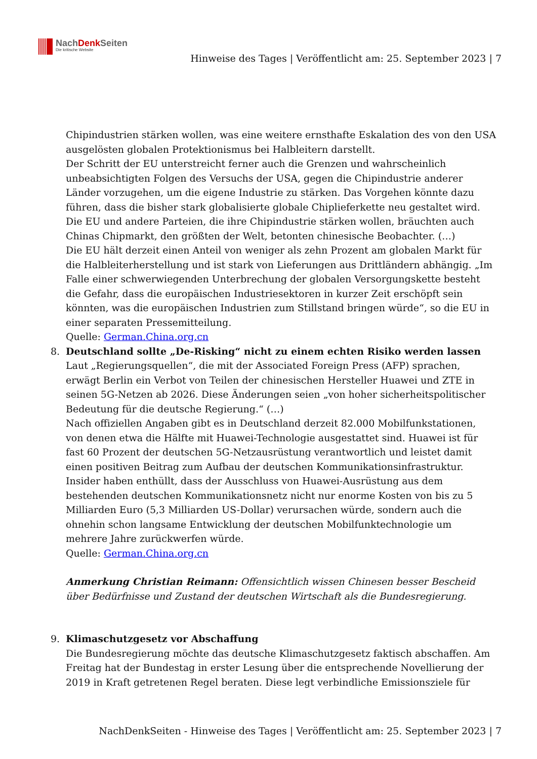NachDenk Seiten
Die kritische Website
Hinweise des Tages | Veröffentlicht am: 25. September 2023 | 7
Chipindustrien stärken wollen, was eine weitere ernsthafte Eskalation des von den USA ausgelösten globalen Protektionismus bei Halbleitern darstellt.
Der Schritt der EU unterstreicht ferner auch die Grenzen und wahrscheinlich unbeabsichtigten Folgen des Versuchs der USA, gegen die Chipindustrie anderer Länder vorzugehen, um die eigene Industrie zu stärken. Das Vorgehen könnte dazu führen, dass die bisher stark globalisierte globale Chiplieferkette neu gestaltet wird. Die EU und andere Parteien, die ihre Chipindustrie stärken wollen, bräuchten auch Chinas Chipmarkt, den größten der Welt, betonten chinesische Beobachter. (…)
Die EU hält derzeit einen Anteil von weniger als zehn Prozent am globalen Markt für die Halbleiterherstellung und ist stark von Lieferungen aus Drittländern abhängig. „Im Falle einer schwerwiegenden Unterbrechung der globalen Versorgungskette besteht die Gefahr, dass die europäischen Industriesektoren in kurzer Zeit erschöpft sein könnten, was die europäischen Industrien zum Stillstand bringen würde“, so die EU in einer separaten Pressemitteilung.
Quelle: German.China.org.cn
8. Deutschland sollte „De-Risking“ nicht zu einem echten Risiko werden lassen
Laut „Regierungsquellen“, die mit der Associated Foreign Press (AFP) sprachen, erwägt Berlin ein Verbot von Teilen der chinesischen Hersteller Huawei und ZTE in seinen 5G-Netzen ab 2026. Diese Änderungen seien „von hoher sicherheitspolitischer Bedeutung für die deutsche Regierung.“ (…)
Nach offiziellen Angaben gibt es in Deutschland derzeit 82.000 Mobilfunkstationen, von denen etwa die Hälfte mit Huawei-Technologie ausgestattet sind. Huawei ist für fast 60 Prozent der deutschen 5G-Netzausrüstung verantwortlich und leistet damit einen positiven Beitrag zum Aufbau der deutschen Kommunikationsinfrastruktur. Insider haben enthüllt, dass der Ausschluss von Huawei-Ausrüstung aus dem bestehenden deutschen Kommunikationsnetz nicht nur enorme Kosten von bis zu 5 Milliarden Euro (5,3 Milliarden US-Dollar) verursachen würde, sondern auch die ohnehin schon langsame Entwicklung der deutschen Mobilfunktechnologie um mehrere Jahre zurückwerfen würde.
Quelle: German.China.org.cn
Anmerkung Christian Reimann: Offensichtlich wissen Chinesen besser Bescheid über Bedürfnisse und Zustand der deutschen Wirtschaft als die Bundesregierung.
9. Klimaschutzgesetz vor Abschaffung
Die Bundesregierung möchte das deutsche Klimaschutzgesetz faktisch abschaffen. Am Freitag hat der Bundestag in erster Lesung über die entsprechende Novellierung der 2019 in Kraft getretenen Regel beraten. Diese legt verbindliche Emissionsziele für
NachDenkSeiten - Hinweise des Tages | Veröffentlicht am: 25. September 2023 | 7